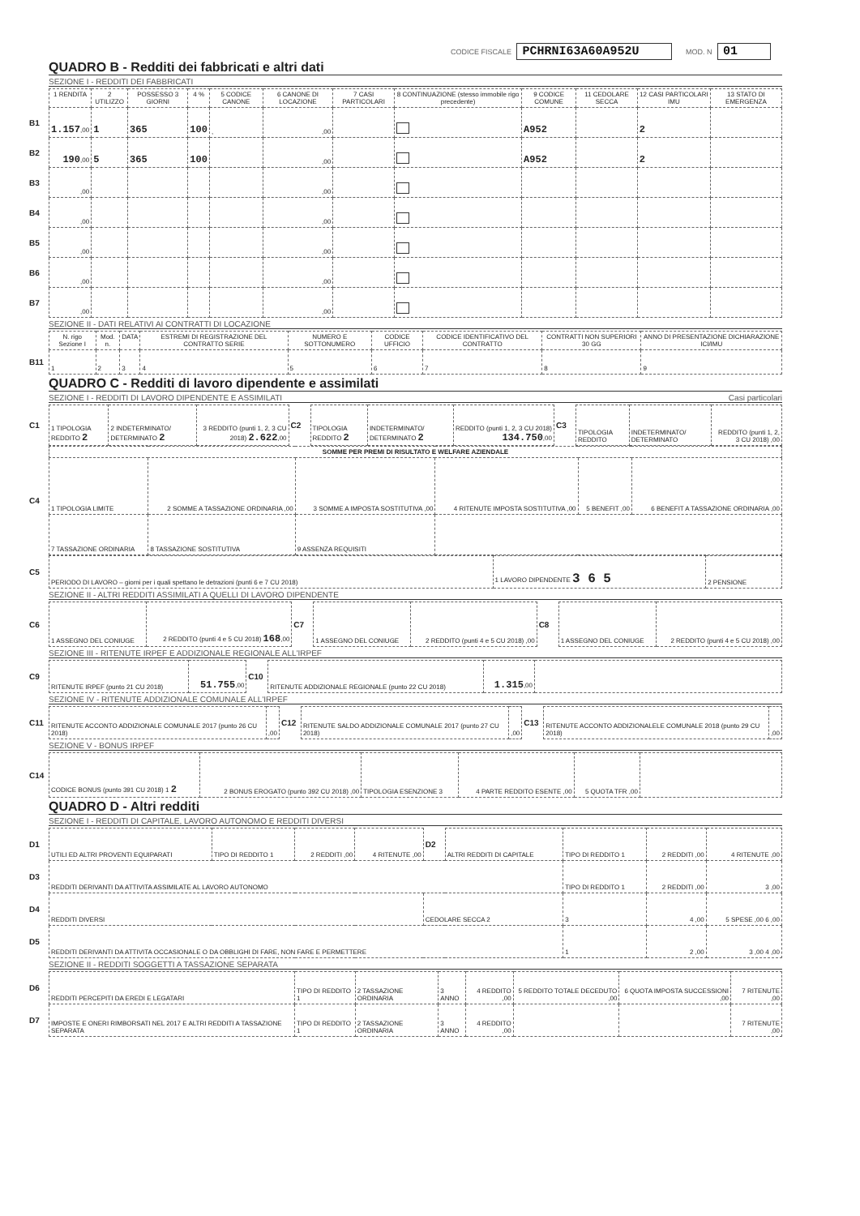CODICE FISCALE PCHRNI63A60A952U MOD. N 01
QUADRO B - Redditi dei fabbricati e altri dati
SEZIONE I - REDDITI DEI FABBRICATI
| | 1 RENDITA | 2 UTILIZZO | POSSESSO 3 GIORNI | 4 % | 5 CODICE CANONE | 6 CANONE DI LOCAZIONE | 7 CASI PARTICOLARI | 8 CONTINUAZIONE (stesso immobile rigo precedente) | 9 CODICE COMUNE | 11 CEDOLARE SECCA | 12 CASI PARTICOLARI IMU | 13 STATO DI EMERGENZA |
| --- | --- | --- | --- | --- | --- | --- | --- | --- | --- | --- | --- | --- |
| B1 | 1.157 ,00 | 1 | 365 | 100 | , | ,00 | | | A952 | | 2 | |
| B2 | 190 ,00 | 5 | 365 | 100 | | ,00 | | | A952 | | 2 | |
| B3 | ,00 | | | | | ,00 | | | | | | |
| B4 | ,00 | | | | | ,00 | | | | | | |
| B5 | ,00 | | | | | ,00 | | | | | | |
| B6 | ,00 | | | | | ,00 | | | | | | |
| B7 | ,00 | | | | | ,00 | | | | | | |
SEZIONE II - DATI RELATIVI AI CONTRATTI DI LOCAZIONE
| | N. rigo Sezione I | Mod. n. | DATA | ESTREMI DI REGISTRAZIONE DEL CONTRATTO SERIE | NUMERO E SOTTONUMERO | CODICE UFFICIO | CODICE IDENTIFICATIVO DEL CONTRATTO | CONTRATTI NON SUPERIORI 30 GG | ANNO DI PRESENTAZIONE DICHIARAZIONE ICI/IMU |
| --- | --- | --- | --- | --- | --- | --- | --- | --- | --- |
| B11 | 1 | 2 | 3 | 4 | 5 | 6 | 7 | 8 | 9 |
QUADRO C - Redditi di lavoro dipendente e assimilati
SEZIONE I - REDDITI DI LAVORO DIPENDENTE E ASSIMILATI Casi particolari
| C1 | 1 TIPOLOGIA REDDITO 2 | 2 INDETERMINATO/ DETERMINATO 2 | 3 REDDITO (punti 1, 2, 3 CU 2018) 2.622 ,00 | C2 | TIPOLOGIA REDDITO 2 | INDETERMINATO/ DETERMINATO 2 | REDDITO (punti 1, 2, 3 CU 2018) 134.750 ,00 | C3 | TIPOLOGIA REDDITO | INDETERMINATO/ DETERMINATO | REDDITO (punti 1, 2, 3 CU 2018) ,00 |
| C4 | SOMME PER PREMI DI RISULTATO E WELFARE AZIENDALE | | | | | |
| | 1 TIPOLOGIA LIMITE | 2 SOMME A TASSAZIONE ORDINARIA ,00 | 3 SOMME A IMPOSTA SOSTITUTIVA ,00 | 4 RITENUTE IMPOSTA SOSTITUTIVA ,00 | 5 BENEFIT ,00 | 6 BENEFIT A TASSAZIONE ORDINARIA ,00 |
| | 7 TASSAZIONE ORDINARIA | 8 TASSAZIONE SOSTITUTIVA | 9 ASSENZA REQUISITI | | | |
| C5 | PERIODO DI LAVORO – giorni per i quali spettano le detrazioni (punti 6 e 7 CU 2018) | 1 LAVORO DIPENDENTE 3 6 5 | 2 PENSIONE |
SEZIONE II - ALTRI REDDITI ASSIMILATI A QUELLI DI LAVORO DIPENDENTE
| C6 | 1 ASSEGNO DEL CONIUGE | 2 REDDITO (punti 4 e 5 CU 2018) 168 ,00 | C7 | 1 ASSEGNO DEL CONIUGE | 2 REDDITO (punti 4 e 5 CU 2018) ,00 | C8 | 1 ASSEGNO DEL CONIUGE | 2 REDDITO (punti 4 e 5 CU 2018) ,00 |
SEZIONE III - RITENUTE IRPEF E ADDIZIONALE REGIONALE ALL'IRPEF
| C9 | RITENUTE IRPEF (punto 21 CU 2018) | 51.755 ,00 | C10 | RITENUTE ADDIZIONALE REGIONALE (punto 22 CU 2018) | 1.315 ,00 | |
SEZIONE IV - RITENUTE ADDIZIONALE COMUNALE ALL'IRPEF
| C11 | RITENUTE ACCONTO ADDIZIONALE COMUNALE 2017 (punto 26 CU 2018) | ,00 | C12 | RITENUTE SALDO ADDIZIONALE COMUNALE 2017 (punto 27 CU 2018) | ,00 | C13 | RITENUTE ACCONTO ADDIZIONALELE COMUNALE 2018 (punto 29 CU 2018) | ,00 |
SEZIONE V - BONUS IRPEF
| C14 | CODICE BONUS (punto 391 CU 2018) 1 2 | 2 BONUS EROGATO (punto 392 CU 2018) ,00 | TIPOLOGIA ESENZIONE 3 | 4 PARTE REDDITO ESENTE ,00 | 5 QUOTA TFR ,00 | |
QUADRO D - Altri redditi
SEZIONE I - REDDITI DI CAPITALE, LAVORO AUTONOMO E REDDITI DIVERSI
| D1 | UTILI ED ALTRI PROVENTI EQUIPARATI | TIPO DI REDDITO 1 | 2 REDDITI ,00 | 4 RITENUTE ,00 | D2 | ALTRI REDDITI DI CAPITALE | TIPO DI REDDITO 1 | 2 REDDITI ,00 | 4 RITENUTE ,00 |
| D3 | REDDITI DERIVANTI DA ATTIVITA ASSIMILATE AL LAVORO AUTONOMO | | | | | | TIPO DI REDDITO 1 | 2 REDDITI ,00 | 3 ,00 |
| D4 | REDDITI DIVERSI | | | | CEDOLARE SECCA 2 | | 3 | 4 ,00 | 5 SPESE ,00 6 ,00 |
| D5 | REDDITI DERIVANTI DA ATTIVITA OCCASIONALE O DA OBBLIGHI DI FARE, NON FARE E PERMETTERE | | | | | | 1 | 2 ,00 | 3 ,00 4 ,00 |
SEZIONE II - REDDITI SOGGETTI A TASSAZIONE SEPARATA
| D6 | REDDITI PERCEPITI DA EREDI E LEGATARI | TIPO DI REDDITO 1 | 2 TASSAZIONE ORDINARIA | 3 ANNO | 4 REDDITO ,00 | 5 REDDITO TOTALE DECEDUTO ,00 | 6 QUOTA IMPOSTA SUCCESSIONI ,00 | 7 RITENUTE ,00 |
| D7 | IMPOSTE E ONERI RIMBORSATI NEL 2017 E ALTRI REDDITI A TASSAZIONE SEPARATA | TIPO DI REDDITO 1 | 2 TASSAZIONE ORDINARIA | 3 ANNO | 4 REDDITO ,00 | | | 7 RITENUTE ,00 |